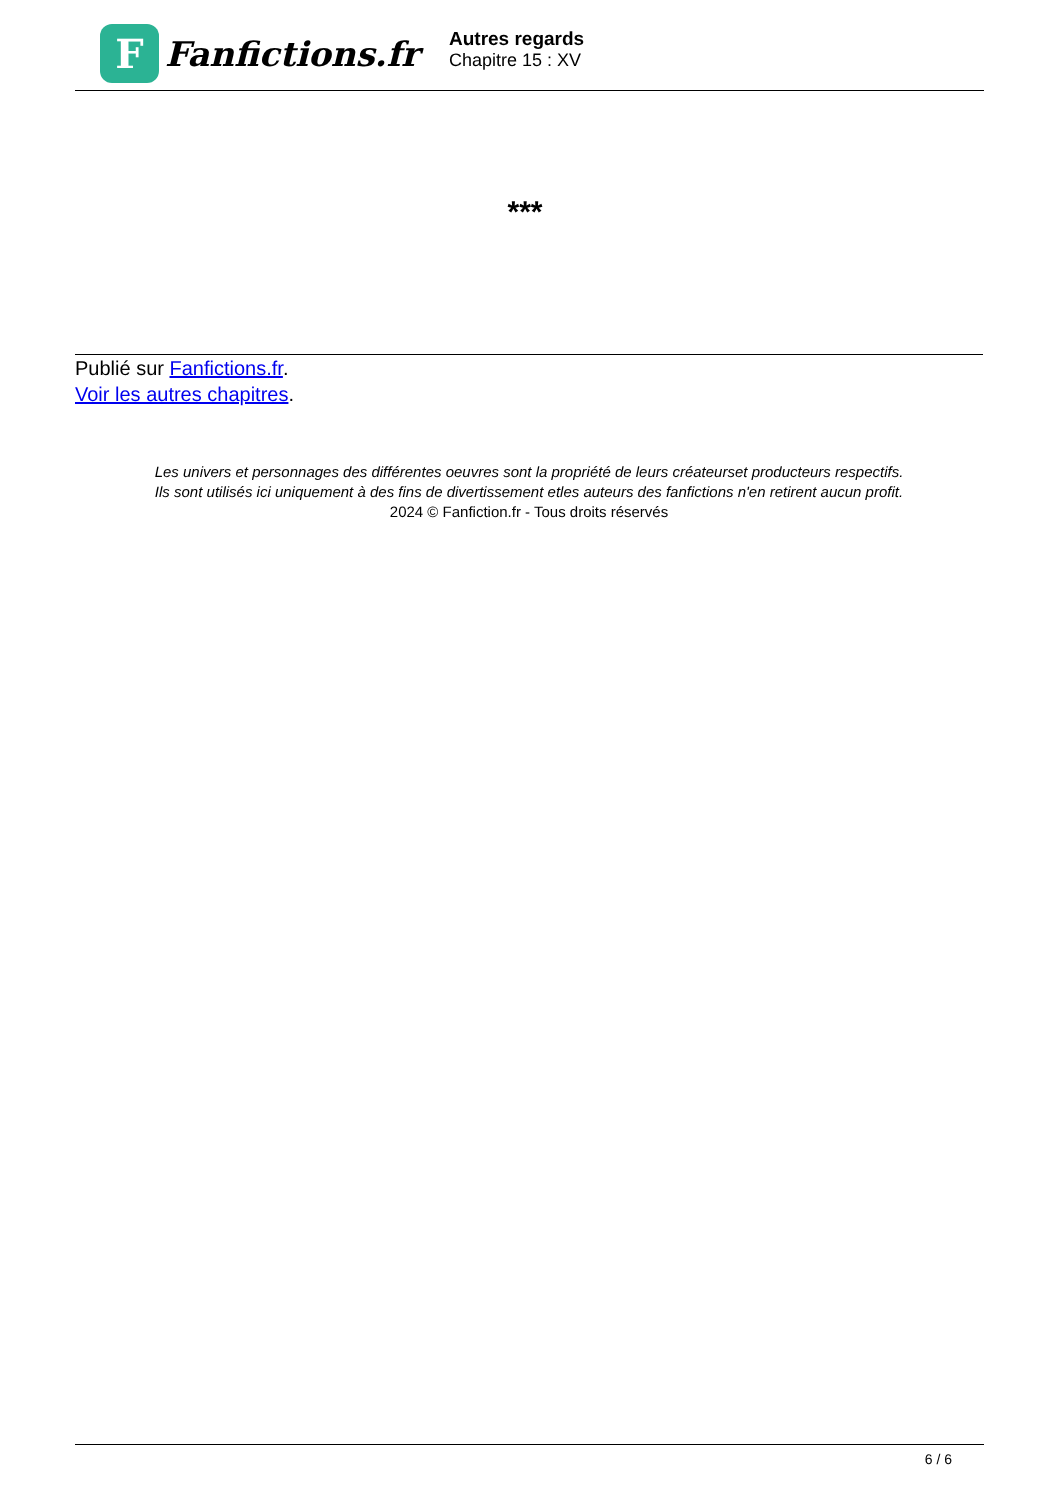F
Fanfictions.fr
Autres regards
Chapitre 15 : XV
***
Publié sur Fanfictions.fr.
Voir les autres chapitres.
Les univers et personnages des différentes oeuvres sont la propriété de leurs créateurset producteurs respectifs.
Ils sont utilisés ici uniquement à des fins de divertissement etles auteurs des fanfictions n'en retirent aucun profit.
2024 © Fanfiction.fr - Tous droits réservés
6 / 6